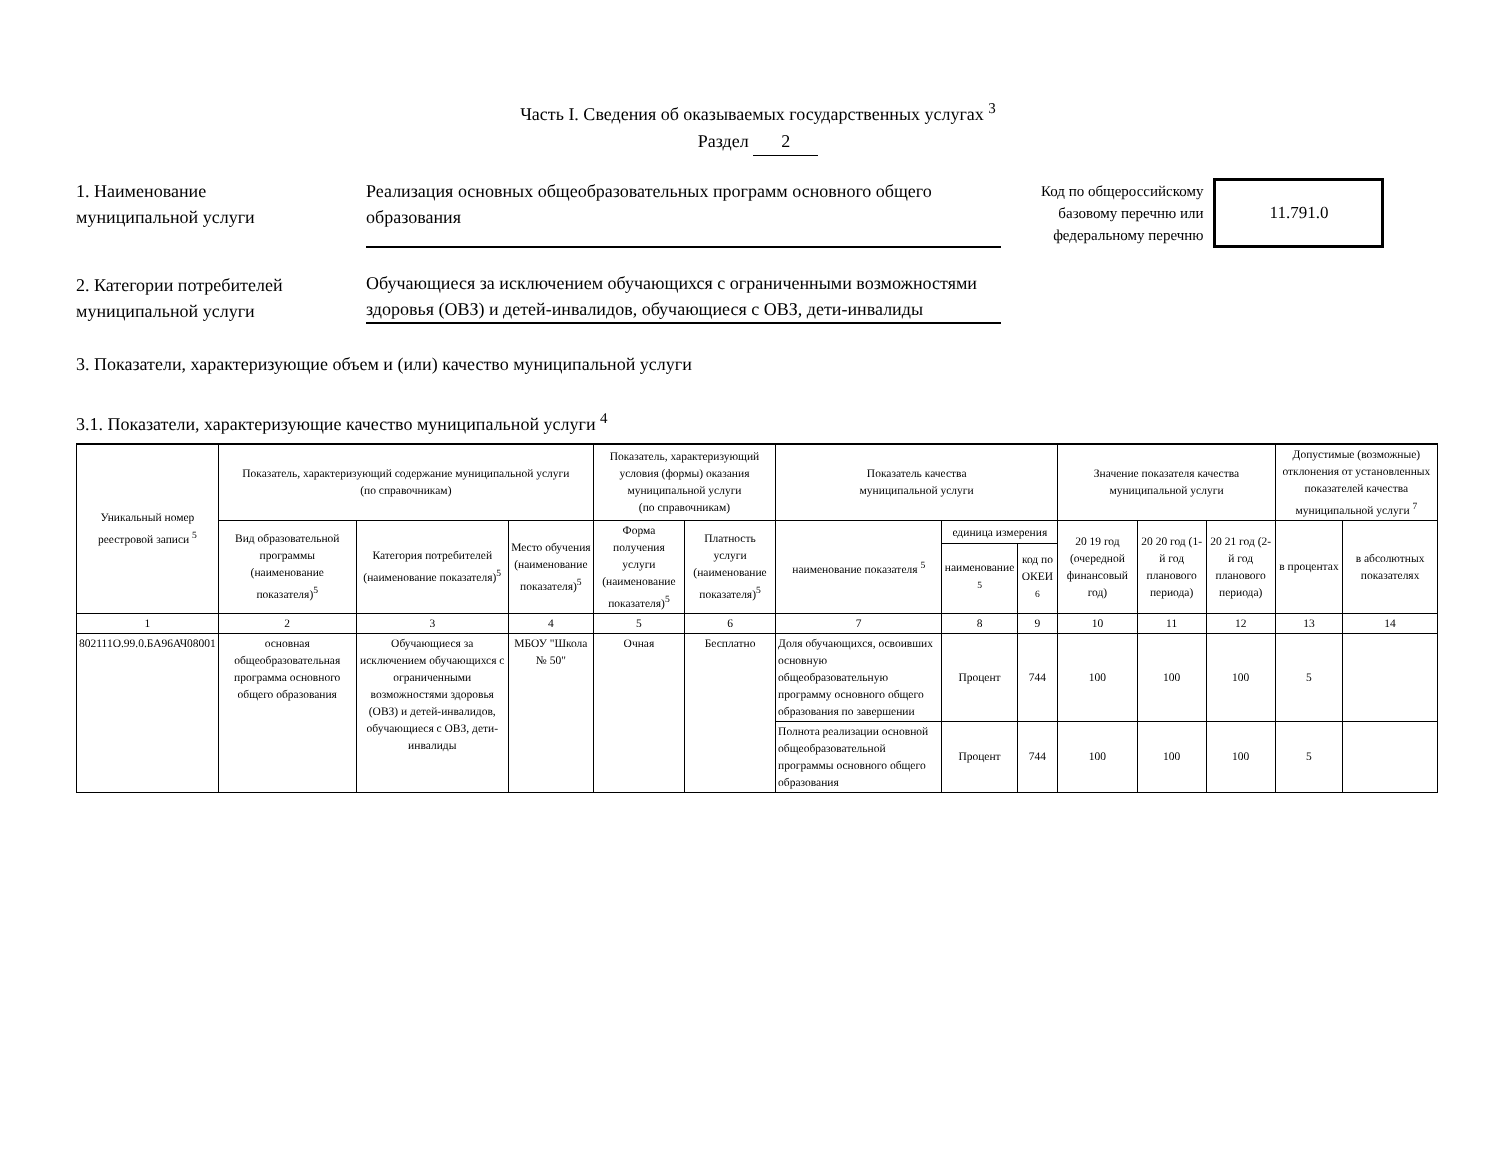Часть I. Сведения об оказываемых государственных услугах <sup>3</sup>
Раздел 2
1. Наименование
муниципальной услуги
Реализация основных общеобразовательных программ основного общего образования
Код по общероссийскому
базовому перечню или
федеральному перечню
11.791.0
2. Категории потребителей
муниципальной услуги
Обучающиеся за исключением обучающихся с ограниченными возможностями здоровья (ОВЗ) и детей-инвалидов, обучающиеся с ОВЗ, дети-инвалиды
3. Показатели, характеризующие объем и (или) качество муниципальной услуги
3.1. Показатели, характеризующие качество муниципальной услуги <sup>4</sup>
| Уникальный номер реестровой записи <sup>5</sup> | Показатель, характеризующий содержание муниципальной услуги (по справочникам) | | | Показатель, характеризующий условия (формы) оказания муниципальной услуги (по справочникам) | | Показатель качества муниципальной услуги | | | Значение показателя качества муниципальной услуги | | | Допустимые (возможные) отклонения от установленных показателей качества муниципальной услуги <sup>7</sup> | |
| --- | --- | --- | --- | --- | --- | --- | --- | --- | --- | --- | --- | --- | --- |
| | Вид образовательной программы (наименование показателя)<sup>5</sup> | Категория потребителей (наименование показателя)<sup>5</sup> | Место обучения (наименование показателя)<sup>5</sup> | Форма получения услуги (наименование показателя)<sup>5</sup> | Платность услуги (наименование показателя)<sup>5</sup> | наименование показателя <sup>5</sup> | единица измерения | | 20 19 год (очередной финансовый год) | 20 20 год (1-й год планового периода) | 20 21 год (2-й год планового периода) | в процентах | в абсолютных показателях |
| | | | | | | | наименование <sup>5</sup> | код по ОКЕИ <sup>6</sup> | | | | | |
| 1 | 2 | 3 | 4 | 5 | 6 | 7 | 8 | 9 | 10 | 11 | 12 | 13 | 14 |
| 802111О.99.0.БА96АЧ08001 | основная общеобразовательная программа основного общего образования | Обучающиеся за исключением обучающихся с ограниченными возможностями здоровья (ОВЗ) и детей-инвалидов, обучающиеся с ОВЗ, дети-инвалиды | МБОУ "Школа № 50" | Очная | Бесплатно | Доля обучающихся, освоивших основную общеобразовательную программу основного общего образования по завершении | Процент | 744 | 100 | 100 | 100 | 5 | |
| | | | | | | Полнота реализации основной общеобразовательной программы основного общего образования | Процент | 744 | 100 | 100 | 100 | 5 | |